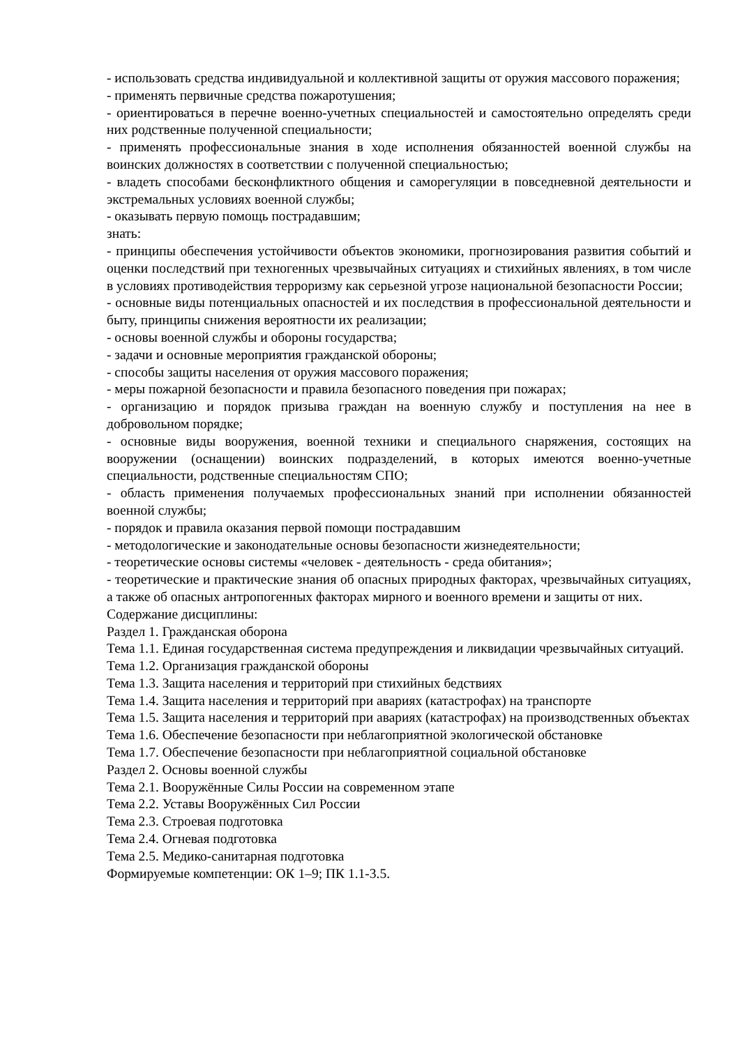- использовать средства индивидуальной и коллективной защиты от оружия массового поражения;
- применять первичные средства пожаротушения;
- ориентироваться в перечне военно-учетных специальностей и самостоятельно определять среди них родственные полученной специальности;
- применять профессиональные знания в ходе исполнения обязанностей военной службы на воинских должностях в соответствии с полученной специальностью;
- владеть способами бесконфликтного общения и саморегуляции в повседневной деятельности и экстремальных условиях военной службы;
- оказывать первую помощь пострадавшим;
знать:
- принципы обеспечения устойчивости объектов экономики, прогнозирования развития событий и оценки последствий при техногенных чрезвычайных ситуациях и стихийных явлениях, в том числе в условиях противодействия терроризму как серьезной угрозе национальной безопасности России;
- основные виды потенциальных опасностей и их последствия в профессиональной деятельности и быту, принципы снижения вероятности их реализации;
- основы военной службы и обороны государства;
- задачи и основные мероприятия гражданской обороны;
- способы защиты населения от оружия массового поражения;
- меры пожарной безопасности и правила безопасного поведения при пожарах;
- организацию и порядок призыва граждан на военную службу и поступления на нее в добровольном порядке;
- основные виды вооружения, военной техники и специального снаряжения, состоящих на вооружении (оснащении) воинских подразделений, в которых имеются военно-учетные специальности, родственные специальностям СПО;
- область применения получаемых профессиональных знаний при исполнении обязанностей военной службы;
- порядок и правила оказания первой помощи пострадавшим
- методологические и законодательные основы безопасности жизнедеятельности;
- теоретические основы системы «человек - деятельность - среда обитания»;
- теоретические и практические знания об опасных природных факторах, чрезвычайных ситуациях, а также об опасных антропогенных факторах мирного и военного времени и защиты от них.
Содержание дисциплины:
Раздел 1. Гражданская оборона
Тема 1.1. Единая государственная система предупреждения и ликвидации чрезвычайных ситуаций.
Тема 1.2. Организация гражданской обороны
Тема 1.3. Защита населения и территорий при стихийных бедствиях
Тема 1.4. Защита населения и территорий при авариях (катастрофах) на транспорте
Тема 1.5. Защита населения и территорий при авариях (катастрофах) на производственных объектах
Тема 1.6. Обеспечение безопасности при неблагоприятной экологической обстановке
Тема 1.7. Обеспечение безопасности при неблагоприятной социальной обстановке
Раздел 2. Основы военной службы
Тема 2.1. Вооружённые Силы России на современном этапе
Тема 2.2. Уставы Вооружённых Сил России
Тема 2.3. Строевая подготовка
Тема 2.4. Огневая подготовка
Тема 2.5. Медико-санитарная подготовка
Формируемые компетенции: ОК 1–9; ПК 1.1-3.5.